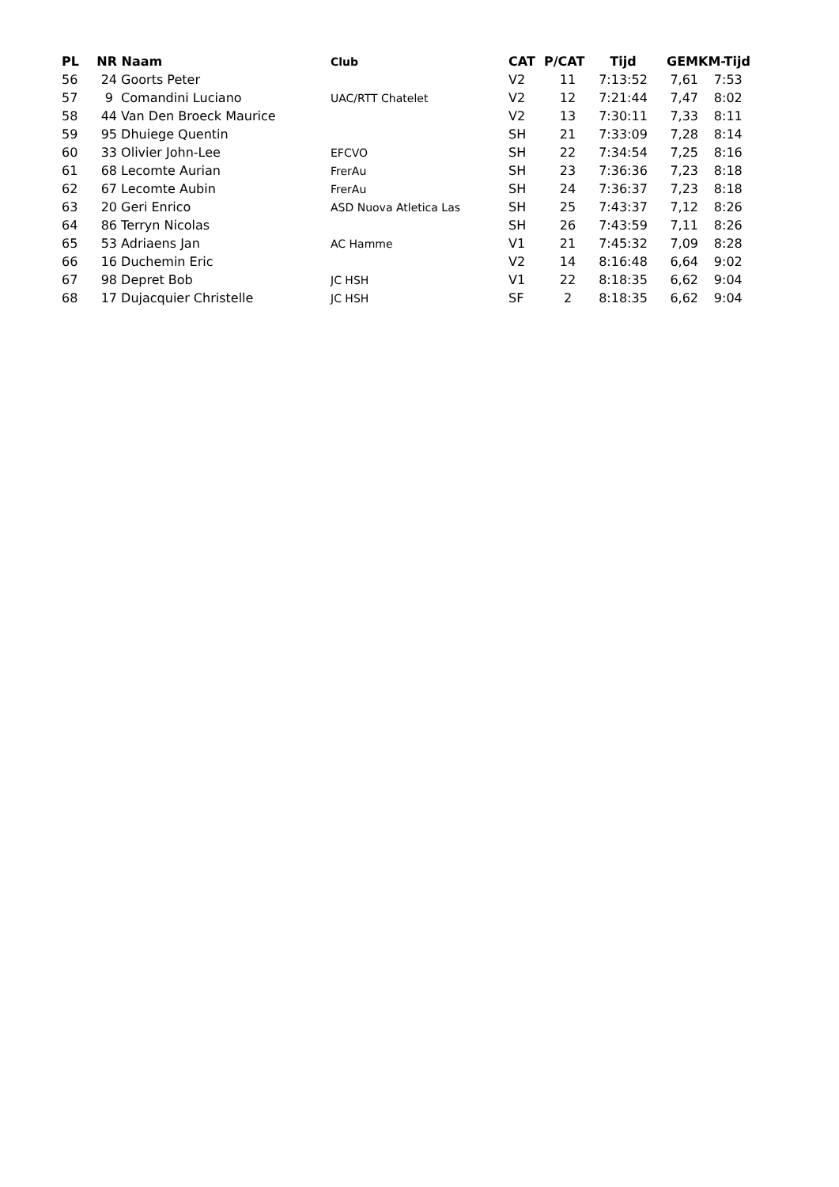| PL | NR | Naam | Club | CAT | P/CAT | Tijd | GEM | KM-Tijd |
| --- | --- | --- | --- | --- | --- | --- | --- | --- |
| 56 | 24 | Goorts Peter | | V2 | 11 | 7:13:52 | 7,61 | 7:53 |
| 57 | 9 | Comandini Luciano | UAC/RTT Chatelet | V2 | 12 | 7:21:44 | 7,47 | 8:02 |
| 58 | 44 | Van Den Broeck Maurice | | V2 | 13 | 7:30:11 | 7,33 | 8:11 |
| 59 | 95 | Dhuiege Quentin | | SH | 21 | 7:33:09 | 7,28 | 8:14 |
| 60 | 33 | Olivier John-Lee | EFCVO | SH | 22 | 7:34:54 | 7,25 | 8:16 |
| 61 | 68 | Lecomte Aurian | FrerAu | SH | 23 | 7:36:36 | 7,23 | 8:18 |
| 62 | 67 | Lecomte Aubin | FrerAu | SH | 24 | 7:36:37 | 7,23 | 8:18 |
| 63 | 20 | Geri Enrico | ASD Nuova Atletica Las | SH | 25 | 7:43:37 | 7,12 | 8:26 |
| 64 | 86 | Terryn Nicolas | | SH | 26 | 7:43:59 | 7,11 | 8:26 |
| 65 | 53 | Adriaens Jan | AC Hamme | V1 | 21 | 7:45:32 | 7,09 | 8:28 |
| 66 | 16 | Duchemin Eric | | V2 | 14 | 8:16:48 | 6,64 | 9:02 |
| 67 | 98 | Depret Bob | JC HSH | V1 | 22 | 8:18:35 | 6,62 | 9:04 |
| 68 | 17 | Dujacquier Christelle | JC HSH | SF | 2 | 8:18:35 | 6,62 | 9:04 |